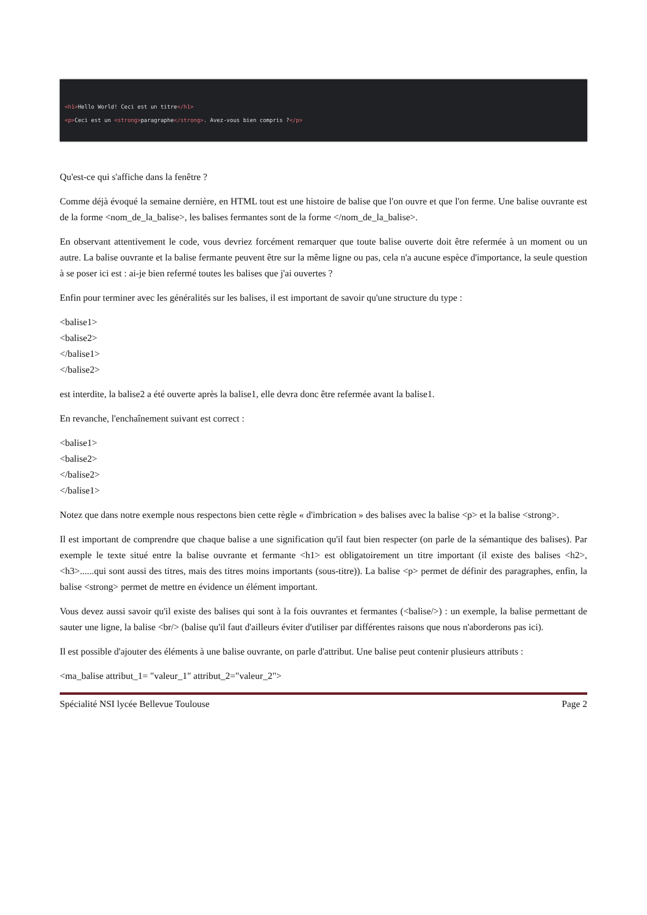<h1>Hello World! Ceci est un titre</h1>
<p>Ceci est un <strong>paragraphe</strong>. Avez-vous bien compris ?</p>
Qu'est-ce qui s'affiche dans la fenêtre ?
Comme déjà évoqué la semaine dernière, en HTML tout est une histoire de balise que l'on ouvre et que l'on ferme. Une balise ouvrante est de la forme <nom_de_la_balise>, les balises fermantes sont de la forme </nom_de_la_balise>.
En observant attentivement le code, vous devriez forcément remarquer que toute balise ouverte doit être refermée à un moment ou un autre. La balise ouvrante et la balise fermante peuvent être sur la même ligne ou pas, cela n'a aucune espèce d'importance, la seule question à se poser ici est : ai-je bien refermé toutes les balises que j'ai ouvertes ?
Enfin pour terminer avec les généralités sur les balises, il est important de savoir qu'une structure du type :
<balise1>
<balise2>
</balise1>
</balise2>
est interdite, la balise2 a été ouverte après la balise1, elle devra donc être refermée avant la balise1.
En revanche, l'enchaînement suivant est correct :
<balise1>
<balise2>
</balise2>
</balise1>
Notez que dans notre exemple nous respectons bien cette règle « d'imbrication » des balises avec la balise <p> et la balise <strong>.
Il est important de comprendre que chaque balise a une signification qu'il faut bien respecter (on parle de la sémantique des balises). Par exemple le texte situé entre la balise ouvrante et fermante <h1> est obligatoirement un titre important (il existe des balises <h2>, <h3>......qui sont aussi des titres, mais des titres moins importants (sous-titre)). La balise <p> permet de définir des paragraphes, enfin, la balise <strong> permet de mettre en évidence un élément important.
Vous devez aussi savoir qu'il existe des balises qui sont à la fois ouvrantes et fermantes (<balise/>) : un exemple, la balise permettant de sauter une ligne, la balise <br/> (balise qu'il faut d'ailleurs éviter d'utiliser par différentes raisons que nous n'aborderons pas ici).
Il est possible d'ajouter des éléments à une balise ouvrante, on parle d'attribut. Une balise peut contenir plusieurs attributs :
<ma_balise attribut_1= "valeur_1" attribut_2="valeur_2">
Spécialité NSI lycée Bellevue Toulouse Page 2